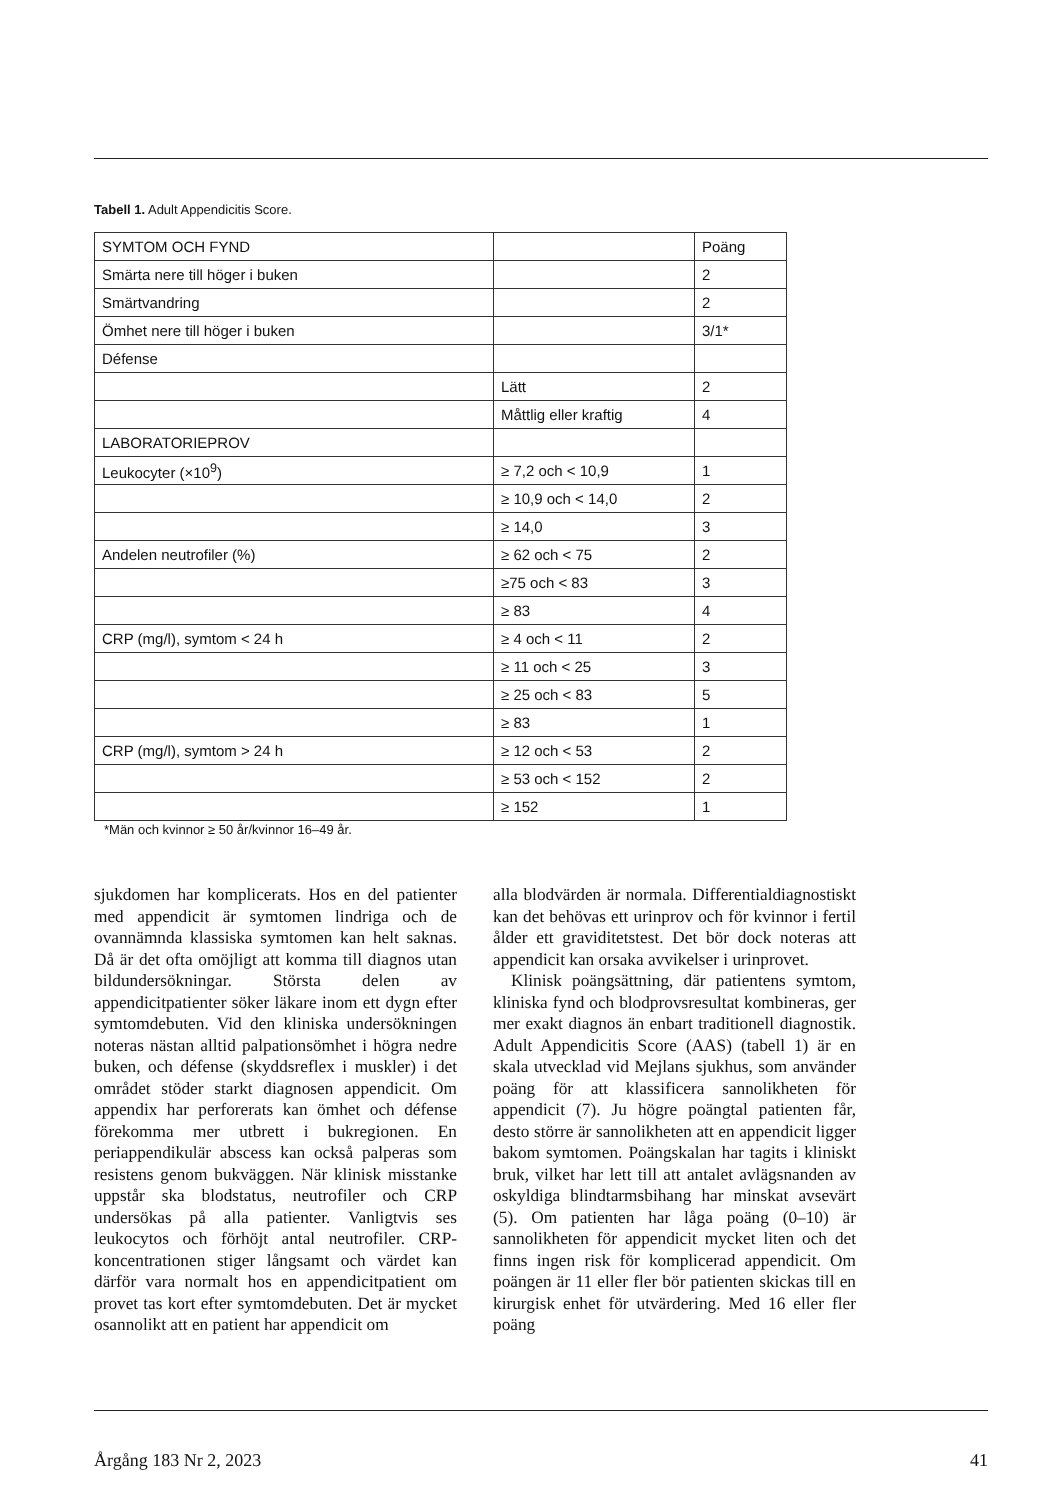Tabell 1. Adult Appendicitis Score.
| SYMTOM OCH FYND | | Poäng |
| Smärta nere till höger i buken | | 2 |
| Smärtvandring | | 2 |
| Ömhet nere till höger i buken | | 3/1* |
| Défense | | |
| | Lätt | 2 |
| | Måttlig eller kraftig | 4 |
| LABORATORIEPROV | | |
| Leukocyter (×10<sup>9</sup>) | ≥ 7,2 och < 10,9 | 1 |
| | ≥ 10,9 och < 14,0 | 2 |
| | ≥ 14,0 | 3 |
| Andelen neutrofiler (%) | ≥ 62 och < 75 | 2 |
| | ≥75 och < 83 | 3 |
| | ≥ 83 | 4 |
| CRP (mg/l), symtom < 24 h | ≥ 4 och < 11 | 2 |
| | ≥ 11 och < 25 | 3 |
| | ≥ 25 och < 83 | 5 |
| | ≥ 83 | 1 |
| CRP (mg/l), symtom > 24 h | ≥ 12 och < 53 | 2 |
| | ≥ 53 och < 152 | 2 |
| | ≥ 152 | 1 |
*Män och kvinnor ≥ 50 år/kvinnor 16–49 år.
sjukdomen har komplicerats. Hos en del patienter med appendicit är symtomen lindriga och de ovannämnda klassiska symtomen kan helt saknas. Då är det ofta omöjligt att komma till diagnos utan bildundersökningar. Största delen av appendicitpatienter söker läkare inom ett dygn efter symtomdebuten. Vid den kliniska undersökningen noteras nästan alltid palpationsömhet i högra nedre buken, och défense (skyddsreflex i muskler) i det området stöder starkt diagnosen appendicit. Om appendix har perforerats kan ömhet och défense förekomma mer utbrett i bukregionen. En periappendikulär abscess kan också palperas som resistens genom bukväggen. När klinisk misstanke uppstår ska blodstatus, neutrofiler och CRP undersökas på alla patienter. Vanligtvis ses leukocytos och förhöjt antal neutrofiler. CRP-koncentrationen stiger långsamt och värdet kan därför vara normalt hos en appendicitpatient om provet tas kort efter symtomdebuten. Det är mycket osannolikt att en patient har appendicit om
alla blodvärden är normala. Differentialdiagnostiskt kan det behövas ett urinprov och för kvinnor i fertil ålder ett graviditetstest. Det bör dock noteras att appendicit kan orsaka avvikelser i urinprovet.
Klinisk poängsättning, där patientens symtom, kliniska fynd och blodprovsresultat kombineras, ger mer exakt diagnos än enbart traditionell diagnostik. Adult Appendicitis Score (AAS) (tabell 1) är en skala utvecklad vid Mejlans sjukhus, som använder poäng för att klassificera sannolikheten för appendicit (7). Ju högre poängtal patienten får, desto större är sannolikheten att en appendicit ligger bakom symtomen. Poängskalan har tagits i kliniskt bruk, vilket har lett till att antalet avlägsnanden av oskyldiga blindtarmsbihang har minskat avsevärt (5). Om patienten har låga poäng (0–10) är sannolikheten för appendicit mycket liten och det finns ingen risk för komplicerad appendicit. Om poängen är 11 eller fler bör patienten skickas till en kirurgisk enhet för utvärdering. Med 16 eller fler poäng
Årgång 183 Nr 2, 2023 41